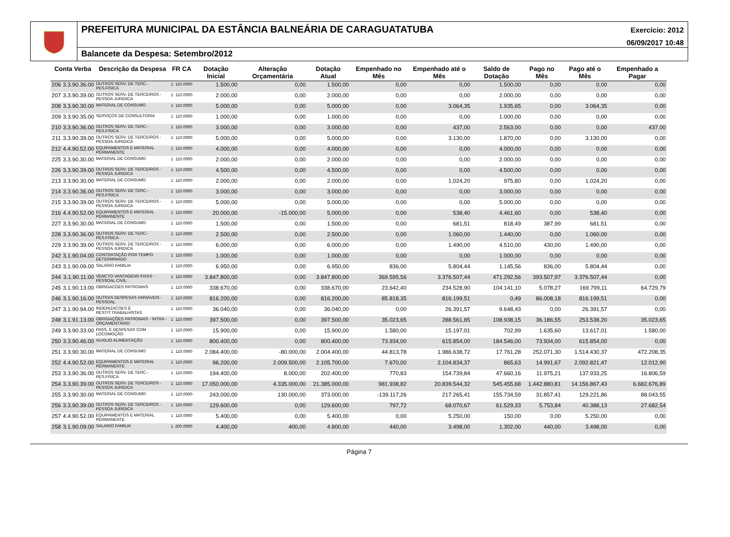PREFEITURA MUNICIPAL DA ESTÂNCIA BALNEÁRIA DE CARAGUATATUBA Exercício: 2012
06/09/2017 10:48
Balancete da Despesa: Setembro/2012
| Conta Verba | | Descrição da Despesa | FR CA | | Dotação Inicial | Alteração Orçamentária | Dotação Atual | Empenhado no Mês | Empenhado até o Mês | Saldo de Dotação | Pago no Mês | Pago até o Mês | Empenhado a Pagar |
| --- | --- | --- | --- | --- | --- | --- | --- | --- | --- | --- | --- | --- | --- |
| 206 | 3.3.90.36.00 | OUTROS SERV. DE TERC.-PES.FISICA | 1 | 110.0000 | 1.500,00 | 0,00 | 1.500,00 | 0,00 | 0,00 | 1.500,00 | 0,00 | 0,00 | 0,00 |
| 207 | 3.3.90.39.00 | OUTROS SERV. DE TERCEIROS - PESSOA JURIDICA | 1 | 110.0000 | 2.000,00 | 0,00 | 2.000,00 | 0,00 | 0,00 | 2.000,00 | 0,00 | 0,00 | 0,00 |
| 208 | 3.3.90.30.00 | MATERIAL DE CONSUMO | 1 | 110.0000 | 5.000,00 | 0,00 | 5.000,00 | 0,00 | 3.064,35 | 1.935,65 | 0,00 | 3.064,35 | 0,00 |
| 209 | 3.3.90.35.00 | SERVIÇOS DE CONSULTORIA | 1 | 110.0000 | 1.000,00 | 0,00 | 1.000,00 | 0,00 | 0,00 | 1.000,00 | 0,00 | 0,00 | 0,00 |
| 210 | 3.3.90.36.00 | OUTROS SERV. DE TERC.-PES.FISICA | 1 | 110.0000 | 3.000,00 | 0,00 | 3.000,00 | 0,00 | 437,00 | 2.563,00 | 0,00 | 0,00 | 437,00 |
| 211 | 3.3.90.39.00 | OUTROS SERV. DE TERCEIROS - PESSOA JURIDICA | 1 | 110.0000 | 5.000,00 | 0,00 | 5.000,00 | 0,00 | 3.130,00 | 1.870,00 | 0,00 | 3.130,00 | 0,00 |
| 212 | 4.4.90.52.00 | EQUIPAMENTOS E MATERIAL PERMANENTE | 1 | 110.0000 | 4.000,00 | 0,00 | 4.000,00 | 0,00 | 0,00 | 4.000,00 | 0,00 | 0,00 | 0,00 |
| 225 | 3.3.90.30.00 | MATERIAL DE CONSUMO | 1 | 110.0000 | 2.000,00 | 0,00 | 2.000,00 | 0,00 | 0,00 | 2.000,00 | 0,00 | 0,00 | 0,00 |
| 226 | 3.3.90.39.00 | OUTROS SERV. DE TERCEIROS - PESSOA JURIDICA | 1 | 110.0000 | 4.500,00 | 0,00 | 4.500,00 | 0,00 | 0,00 | 4.500,00 | 0,00 | 0,00 | 0,00 |
| 213 | 3.3.90.30.00 | MATERIAL DE CONSUMO | 1 | 110.0000 | 2.000,00 | 0,00 | 2.000,00 | 0,00 | 1.024,20 | 975,80 | 0,00 | 1.024,20 | 0,00 |
| 214 | 3.3.90.36.00 | OUTROS SERV. DE TERC.-PES.FISICA | 1 | 110.0000 | 3.000,00 | 0,00 | 3.000,00 | 0,00 | 0,00 | 3.000,00 | 0,00 | 0,00 | 0,00 |
| 215 | 3.3.90.39.00 | OUTROS SERV. DE TERCEIROS - PESSOA JURIDICA | 1 | 110.0000 | 5.000,00 | 0,00 | 5.000,00 | 0,00 | 0,00 | 5.000,00 | 0,00 | 0,00 | 0,00 |
| 216 | 4.4.90.52.00 | EQUIPAMENTOS E MATERIAL PERMANENTE | 1 | 110.0000 | 20.000,00 | -15.000,00 | 5.000,00 | 0,00 | 538,40 | 4.461,60 | 0,00 | 538,40 | 0,00 |
| 227 | 3.3.90.30.00 | MATERIAL DE CONSUMO | 1 | 110.0000 | 1.500,00 | 0,00 | 1.500,00 | 0,00 | 681,51 | 818,49 | 387,99 | 681,51 | 0,00 |
| 228 | 3.3.90.36.00 | OUTROS SERV. DE TERC.-PES.FISICA | 1 | 110.0000 | 2.500,00 | 0,00 | 2.500,00 | 0,00 | 1.060,00 | 1.440,00 | 0,00 | 1.060,00 | 0,00 |
| 229 | 3.3.90.39.00 | OUTROS SERV. DE TERCEIROS - PESSOA JURIDICA | 1 | 110.0000 | 6.000,00 | 0,00 | 6.000,00 | 0,00 | 1.490,00 | 4.510,00 | 430,00 | 1.490,00 | 0,00 |
| 242 | 3.1.90.04.00 | CONTRATAÇÃO POR TEMPO DETERMINADO | 1 | 110.0000 | 1.000,00 | 0,00 | 1.000,00 | 0,00 | 0,00 | 1.000,00 | 0,00 | 0,00 | 0,00 |
| 243 | 3.1.90.09.00 | SALARIO FAMILIA | 1 | 110.0000 | 6.950,00 | 0,00 | 6.950,00 | 836,00 | 5.804,44 | 1.145,56 | 836,00 | 5.804,44 | 0,00 |
| 244 | 3.1.90.11.00 | VENCTO VANTAGENS FIXAS - PESSOAL CIVIL | 1 | 110.0000 | 3.847.800,00 | 0,00 | 3.847.800,00 | 369.595,56 | 3.376.507,44 | 471.292,56 | 393.507,97 | 3.376.507,44 | 0,00 |
| 245 | 3.1.90.13.00 | OBRIGACOES PATRONAIS | 1 | 110.0000 | 338.670,00 | 0,00 | 338.670,00 | 23.642,40 | 234.528,90 | 104.141,10 | 5.078,27 | 169.799,11 | 64.729,79 |
| 246 | 3.1.90.16.00 | OUTRAS DESPESAS VARIÁVEIS - PESSOAL | 1 | 110.0000 | 816.200,00 | 0,00 | 816.200,00 | 85.818,35 | 816.199,51 | 0,49 | 86.008,18 | 816.199,51 | 0,00 |
| 247 | 3.1.90.94.00 | INDENIZACOES E RESTIT.TRABALHISTAS | 1 | 110.0000 | 36.040,00 | 0,00 | 36.040,00 | 0,00 | 26.391,57 | 9.648,43 | 0,00 | 26.391,57 | 0,00 |
| 248 | 3.1.91.13.00 | OBRIGAÇÕES PATRONAIS - INTRA - ORÇAMENTÁRIO | 1 | 110.0000 | 397.500,00 | 0,00 | 397.500,00 | 35.023,65 | 288.561,85 | 108.938,15 | 36.186,55 | 253.538,20 | 35.023,65 |
| 249 | 3.3.90.33.00 | PASS. E DESPESAS COM LOCOMOÇÃO | 1 | 110.0000 | 15.900,00 | 0,00 | 15.900,00 | 1.580,00 | 15.197,01 | 702,99 | 1.635,60 | 13.617,01 | 1.580,00 |
| 250 | 3.3.90.46.00 | AUXILIO ALIMENTAÇÃO | 1 | 110.0000 | 800.400,00 | 0,00 | 800.400,00 | 73.934,00 | 615.854,00 | 184.546,00 | 73.934,00 | 615.854,00 | 0,00 |
| 251 | 3.3.90.30.00 | MATERIAL DE CONSUMO | 1 | 110.0000 | 2.084.400,00 | -80.000,00 | 2.004.400,00 | 44.813,78 | 1.986.638,72 | 17.761,28 | 252.071,30 | 1.514.430,37 | 472.208,35 |
| 252 | 4.4.90.52.00 | EQUIPAMENTOS E MATERIAL PERMANENTE | 1 | 110.0000 | 96.200,00 | 2.009.500,00 | 2.105.700,00 | 7.670,00 | 2.104.834,37 | 865,63 | 14.991,67 | 2.092.821,47 | 12.012,90 |
| 253 | 3.3.90.36.00 | OUTROS SERV. DE TERC.-PES.FISICA | 1 | 110.0000 | 194.400,00 | 8.000,00 | 202.400,00 | 770,83 | 154.739,84 | 47.660,16 | 11.975,21 | 137.933,25 | 16.806,59 |
| 254 | 3.3.90.39.00 | OUTROS SERV. DE TERCEIROS - PESSOA JURIDICA | 1 | 110.0000 | 17.050.000,00 | 4.335.000,00 | 21.385.000,00 | 981.938,82 | 20.839.544,32 | 545.455,68 | 1.442.880,81 | 14.156.867,43 | 6.682.676,89 |
| 255 | 3.3.90.30.00 | MATERIAL DE CONSUMO | 1 | 110.0000 | 243.000,00 | 130.000,00 | 373.000,00 | -139.117,26 | 217.265,41 | 155.734,59 | 31.857,41 | 129.221,86 | 88.043,55 |
| 256 | 3.3.90.39.00 | OUTROS SERV. DE TERCEIROS - PESSOA JURIDICA | 1 | 110.0000 | 129.600,00 | 0,00 | 129.600,00 | 797,72 | 68.070,67 | 61.529,33 | 5.753,84 | 40.388,13 | 27.682,54 |
| 257 | 4.4.90.52.00 | EQUIPAMENTOS E MATERIAL PERMANENTE | 1 | 110.0000 | 5.400,00 | 0,00 | 5.400,00 | 0,00 | 5.250,00 | 150,00 | 0,00 | 5.250,00 | 0,00 |
| 258 | 3.1.90.09.00 | SALARIO FAMILIA | 1 | 200.0000 | 4.400,00 | 400,00 | 4.800,00 | 440,00 | 3.498,00 | 1.302,00 | 440,00 | 3.498,00 | 0,00 |
Página 7